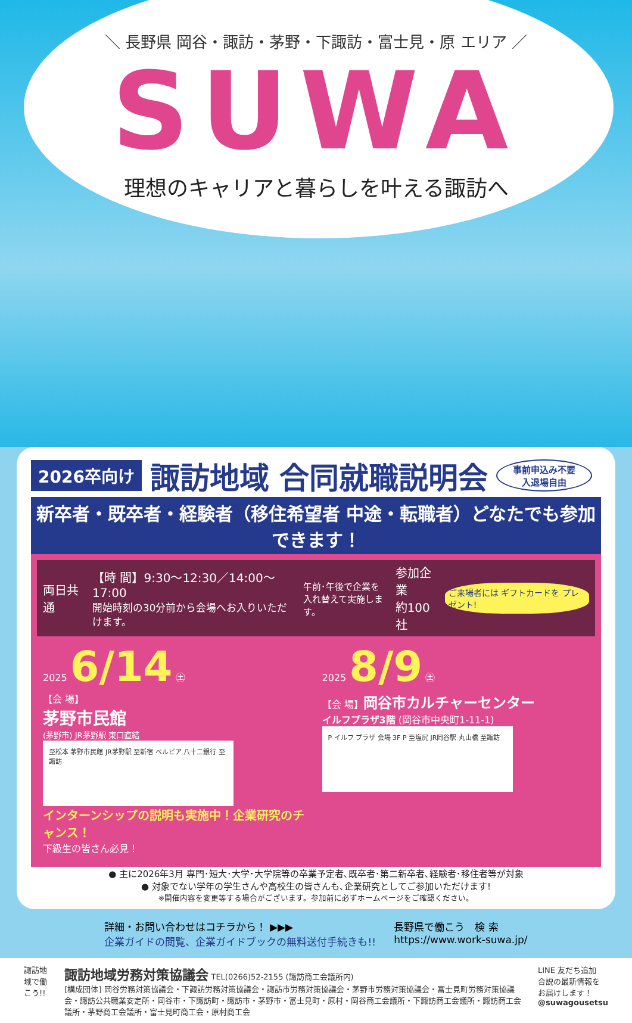＼ 長野県 岡谷・諏訪・茅野・下諏訪・富士見・原 エリア ／
SUWA
理想のキャリアと暮らしを叶える諏訪へ
2026卒向け 諏訪地域 合同就職説明会 事前申込み不要
入退場自由
新卒者・既卒者・経験者（移住希望者 中途・転職者）どなたでも参加できます！
両日共通 【時 間】9:30〜12:30／14:00〜17:00
開始時刻の30分前から会場へお入りいただけます。 午前･午後で企業を
入れ替えて実施します。 参加企業
約100社 ご来場者には ギフトカードを プレゼント!
2025 6/14 ㊏
【会 場】
茅野市民館
(茅野市) JR茅野駅 東口直結
至松本 茅野市民館 JR茅野駅 至新宿 ベルビア 八十二銀行 至諏訪
インターンシップの説明も実施中！企業研究のチャンス！
下級生の皆さん必見！
2025 8/9 ㊏
【会 場】岡谷市カルチャーセンター
イルフプラザ3階 (岡谷市中央町1-11-1)
P イルフ プラザ 会場 3F P 至塩尻 JR岡谷駅 丸山橋 至諏訪
● 主に2026年3月 専門･短大･大学･大学院等の卒業予定者､既卒者･第二新卒者､経験者･移住者等が対象
● 対象でない学年の学生さんや高校生の皆さんも､企業研究としてご参加いただけます!
※開催内容を変更等する場合がございます。参加前に必ずホームページをご確認ください。
詳細・お問い合わせはコチラから！ ▶▶▶
企業ガイドの閲覧、企業ガイドブックの無料送付手続きも!!
長野県で働こう　検 索
https://www.work-suwa.jp/
諏訪地域で働こう!!
諏訪地域労務対策協議会 TEL(0266)52-2155 (諏訪商工会議所内)
[構成団体] 岡谷労務対策協議会・下諏訪労務対策協議会・諏訪市労務対策協議会・茅野市労務対策協議会・富士見町労務対策協議会・諏訪公共職業安定所・岡谷市・下諏訪町・諏訪市・茅野市・富士見町・原村・岡谷商工会議所・下諏訪商工会議所・諏訪商工会議所・茅野商工会議所・富士見町商工会・原村商工会
LINE 友だち追加
合説の最新情報を お届けします！
@suwagousetsu